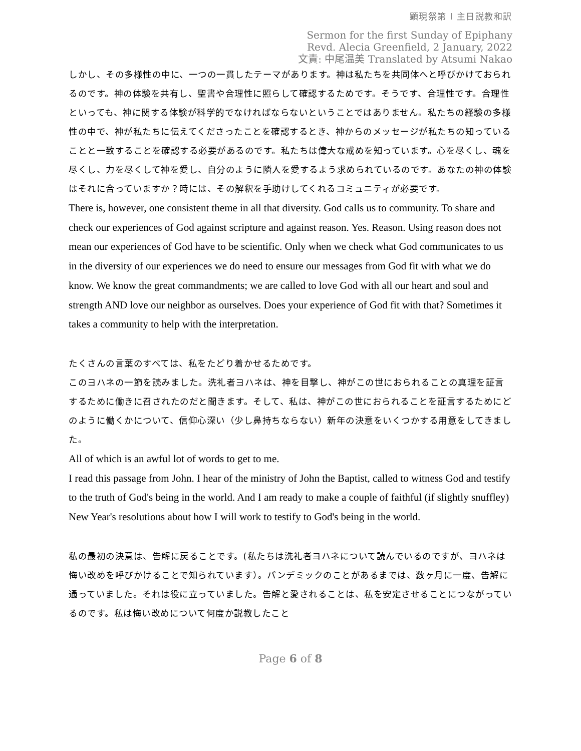顕現祭第 l 主日説教和訳
Sermon for the first Sunday of Epiphany
Revd. Alecia Greenfield, 2 January, 2022
文責: 中尾温美 Translated by Atsumi Nakao
しかし、その多様性の中に、一つの一貫したテーマがあります。神は私たちを共同体へと呼びかけておられるのです。神の体験を共有し、聖書や合理性に照らして確認するためです。そうです、合理性です。合理性といっても、神に関する体験が科学的でなければならないということではありません。私たちの経験の多様性の中で、神が私たちに伝えてくださったことを確認するとき、神からのメッセージが私たちの知っていることと一致することを確認する必要があるのです。私たちは偉大な戒めを知っています。心を尽くし、魂を尽くし、力を尽くして神を愛し、自分のように隣人を愛するよう求められているのです。あなたの神の体験はそれに合っていますか？時には、その解釈を手助けしてくれるコミュニティが必要です。
There is, however, one consistent theme in all that diversity. God calls us to community. To share and check our experiences of God against scripture and against reason. Yes. Reason. Using reason does not mean our experiences of God have to be scientific. Only when we check what God communicates to us in the diversity of our experiences we do need to ensure our messages from God fit with what we do know. We know the great commandments; we are called to love God with all our heart and soul and strength AND love our neighbor as ourselves. Does your experience of God fit with that? Sometimes it takes a community to help with the interpretation.
たくさんの言葉のすべては、私をたどり着かせるためです。
このヨハネの一節を読みました。洗礼者ヨハネは、神を目撃し、神がこの世におられることの真理を証言するために働きに召されたのだと聞きます。そして、私は、神がこの世におられることを証言するためにどのように働くかについて、信仰心深い（少し鼻持ちならない）新年の決意をいくつかする用意をしてきました。
All of which is an awful lot of words to get to me.
I read this passage from John. I hear of the ministry of John the Baptist, called to witness God and testify to the truth of God's being in the world. And I am ready to make a couple of faithful (if slightly snuffley) New Year's resolutions about how I will work to testify to God's being in the world.
私の最初の決意は、告解に戻ることです。(私たちは洗礼者ヨハネについて読んでいるのですが、ヨハネは悔い改めを呼びかけることで知られています）。パンデミックのことがあるまでは、数ヶ月に一度、告解に通っていました。それは役に立っていました。告解と愛されることは、私を安定させることにつながっているのです。私は悔い改めについて何度か説教したこと
Page 6 of 8